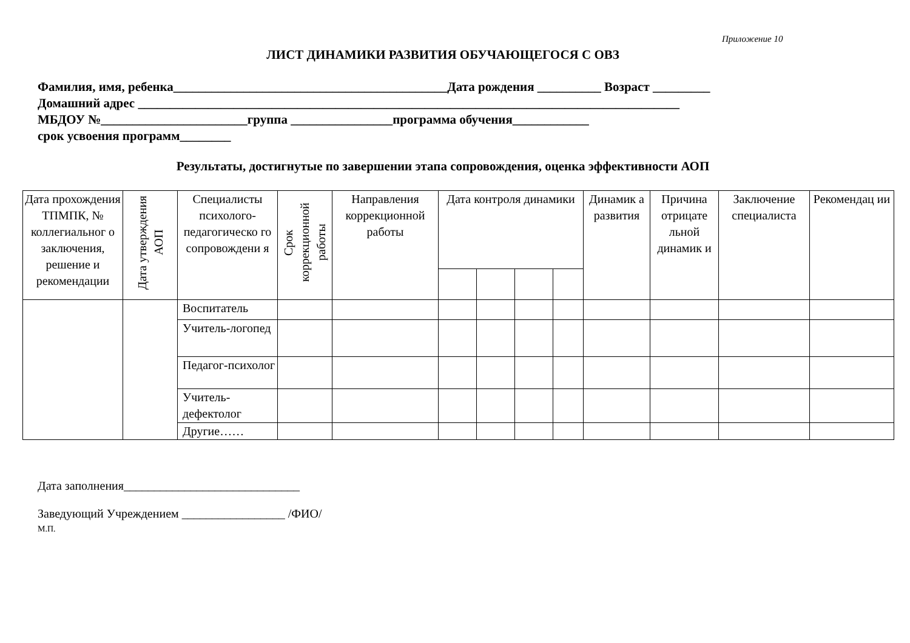Приложение 10
ЛИСТ ДИНАМИКИ РАЗВИТИЯ ОБУЧАЮЩЕГОСЯ С ОВЗ
Фамилия, имя, ребенка___________________________________________Дата рождения __________ Возраст _________
Домашний адрес _____________________________________________________________________________________
МБДОУ №_______________________группа ________________программа обучения____________
срок усвоения программ________
Результаты, достигнутые по завершении этапа сопровождения, оценка эффективности АОП
| Дата прохождения ТПМПК, № коллегиальног о заключения, решение и рекомендации | Дата утверждения АОП | Специалисты психолого-педагогическо го сопровождени я | Срок коррекционной работы | Направления коррекционной работы | Дата контроля динамики | | | | Динамик а развития | Причина отрицате льной динамик и | Заключение специалиста | Рекомендац ии |
| --- | --- | --- | --- | --- | --- | --- | --- | --- | --- | --- | --- | --- |
| | | Воспитатель | | | | | | | | | | |
| | | Учитель-логопед | | | | | | | | | | |
| | | Педагог-психолог | | | | | | | | | | |
| | | Учитель-дефектолог | | | | | | | | | | |
| | | Другие…… | | | | | | | | | | |
Дата заполнения_____________________________
Заведующий Учреждением _________________ /ФИО/
М.П.